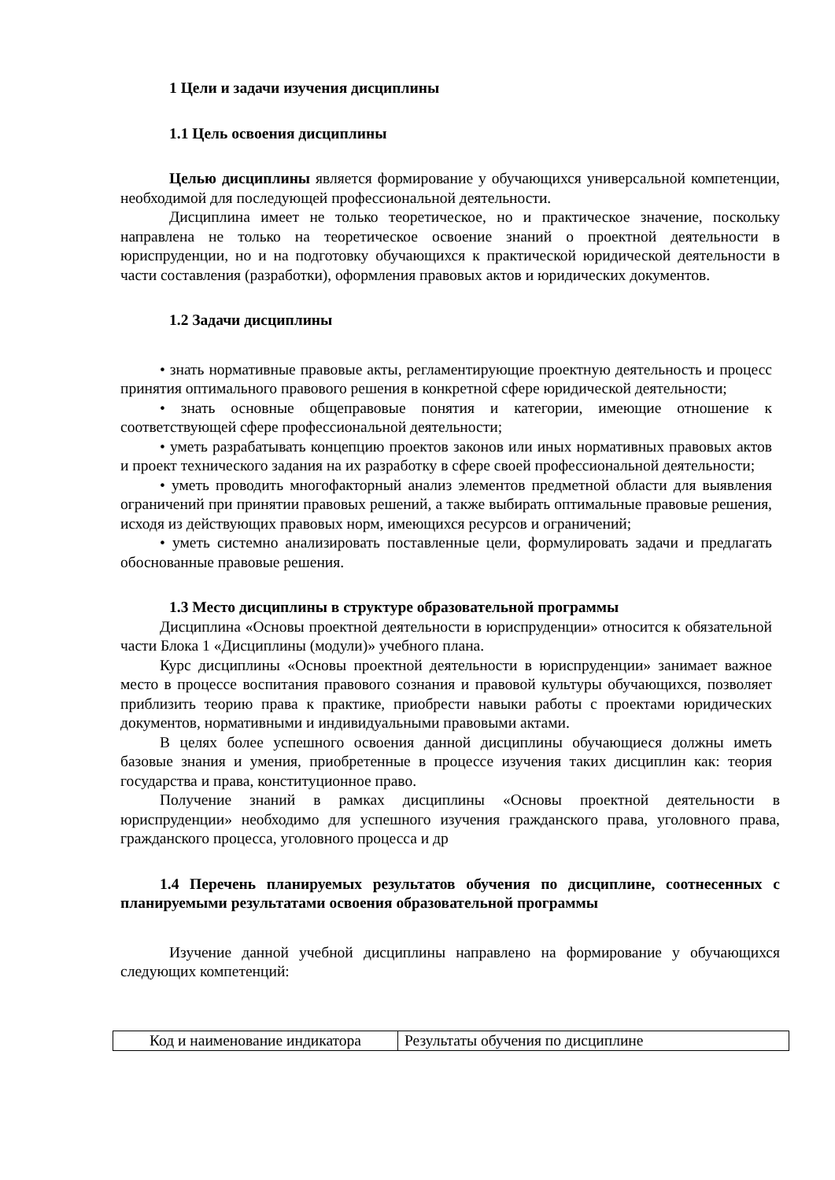1 Цели и задачи изучения дисциплины
1.1 Цель освоения дисциплины
Целью дисциплины является формирование у обучающихся универсальной компетенции, необходимой для последующей профессиональной деятельности.
Дисциплина имеет не только теоретическое, но и практическое значение, поскольку направлена не только на теоретическое освоение знаний о проектной деятельности в юриспруденции, но и на подготовку обучающихся к практической юридической деятельности в части составления (разработки), оформления правовых актов и юридических документов.
1.2 Задачи дисциплины
• знать нормативные правовые акты, регламентирующие проектную деятельность и процесс принятия оптимального правового решения в конкретной сфере юридической деятельности;
• знать основные общеправовые понятия и категории, имеющие отношение к соответствующей сфере профессиональной деятельности;
• уметь разрабатывать концепцию проектов законов или иных нормативных правовых актов и проект технического задания на их разработку в сфере своей профессиональной деятельности;
• уметь проводить многофакторный анализ элементов предметной области для выявления ограничений при принятии правовых решений, а также выбирать оптимальные правовые решения, исходя из действующих правовых норм, имеющихся ресурсов и ограничений;
• уметь системно анализировать поставленные цели, формулировать задачи и предлагать обоснованные правовые решения.
1.3 Место дисциплины в структуре образовательной программы
Дисциплина «Основы проектной деятельности в юриспруденции» относится к обязательной части Блока 1 «Дисциплины (модули)» учебного плана.
Курс дисциплины «Основы проектной деятельности в юриспруденции» занимает важное место в процессе воспитания правового сознания и правовой культуры обучающихся, позволяет приблизить теорию права к практике, приобрести навыки работы с проектами юридических документов, нормативными и индивидуальными правовыми актами.
В целях более успешного освоения данной дисциплины обучающиеся должны иметь базовые знания и умения, приобретенные в процессе изучения таких дисциплин как: теория государства и права, конституционное право.
Получение знаний в рамках дисциплины «Основы проектной деятельности в юриспруденции» необходимо для успешного изучения гражданского права, уголовного права, гражданского процесса, уголовного процесса и др
1.4 Перечень планируемых результатов обучения по дисциплине, соотнесенных с планируемыми результатами освоения образовательной программы
Изучение данной учебной дисциплины направлено на формирование у обучающихся следующих компетенций:
| Код и наименование индикатора | Результаты обучения по дисциплине |